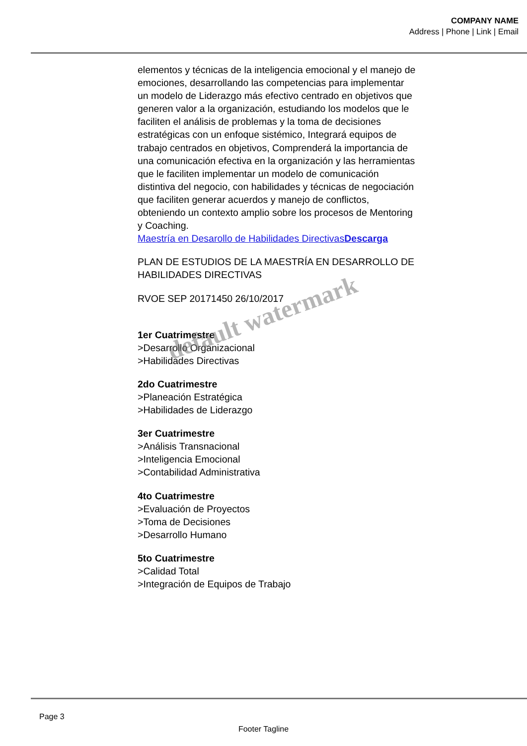COMPANY NAME
Address | Phone | Link | Email
elementos y técnicas de la inteligencia emocional y el manejo de emociones, desarrollando las competencias para implementar un modelo de Liderazgo más efectivo centrado en objetivos que generen valor a la organización, estudiando los modelos que le faciliten el análisis de problemas y la toma de decisiones estratégicas con un enfoque sistémico, Integrará equipos de trabajo centrados en objetivos, Comprenderá la importancia de una comunicación efectiva en la organización y las herramientas que le faciliten implementar un modelo de comunicación distintiva del negocio, con habilidades y técnicas de negociación que faciliten generar acuerdos y manejo de conflictos, obteniendo un contexto amplio sobre los procesos de Mentoring y Coaching.
Maestría en Desarollo de Habilidades DirectivasDescarga
PLAN DE ESTUDIOS DE LA MAESTRÍA EN DESARROLLO DE HABILIDADES DIRECTIVAS
RVOE SEP 20171450 26/10/2017
1er Cuatrimestre
>Desarrollo Organizacional
>Habilidades Directivas
2do Cuatrimestre
>Planeación Estratégica
>Habilidades de Liderazgo
3er Cuatrimestre
>Análisis Transnacional
>Inteligencia Emocional
>Contabilidad Administrativa
4to Cuatrimestre
>Evaluación de Proyectos
>Toma de Decisiones
>Desarrollo Humano
5to Cuatrimestre
>Calidad Total
>Integración de Equipos de Trabajo
default watermark
Page 3
Footer Tagline